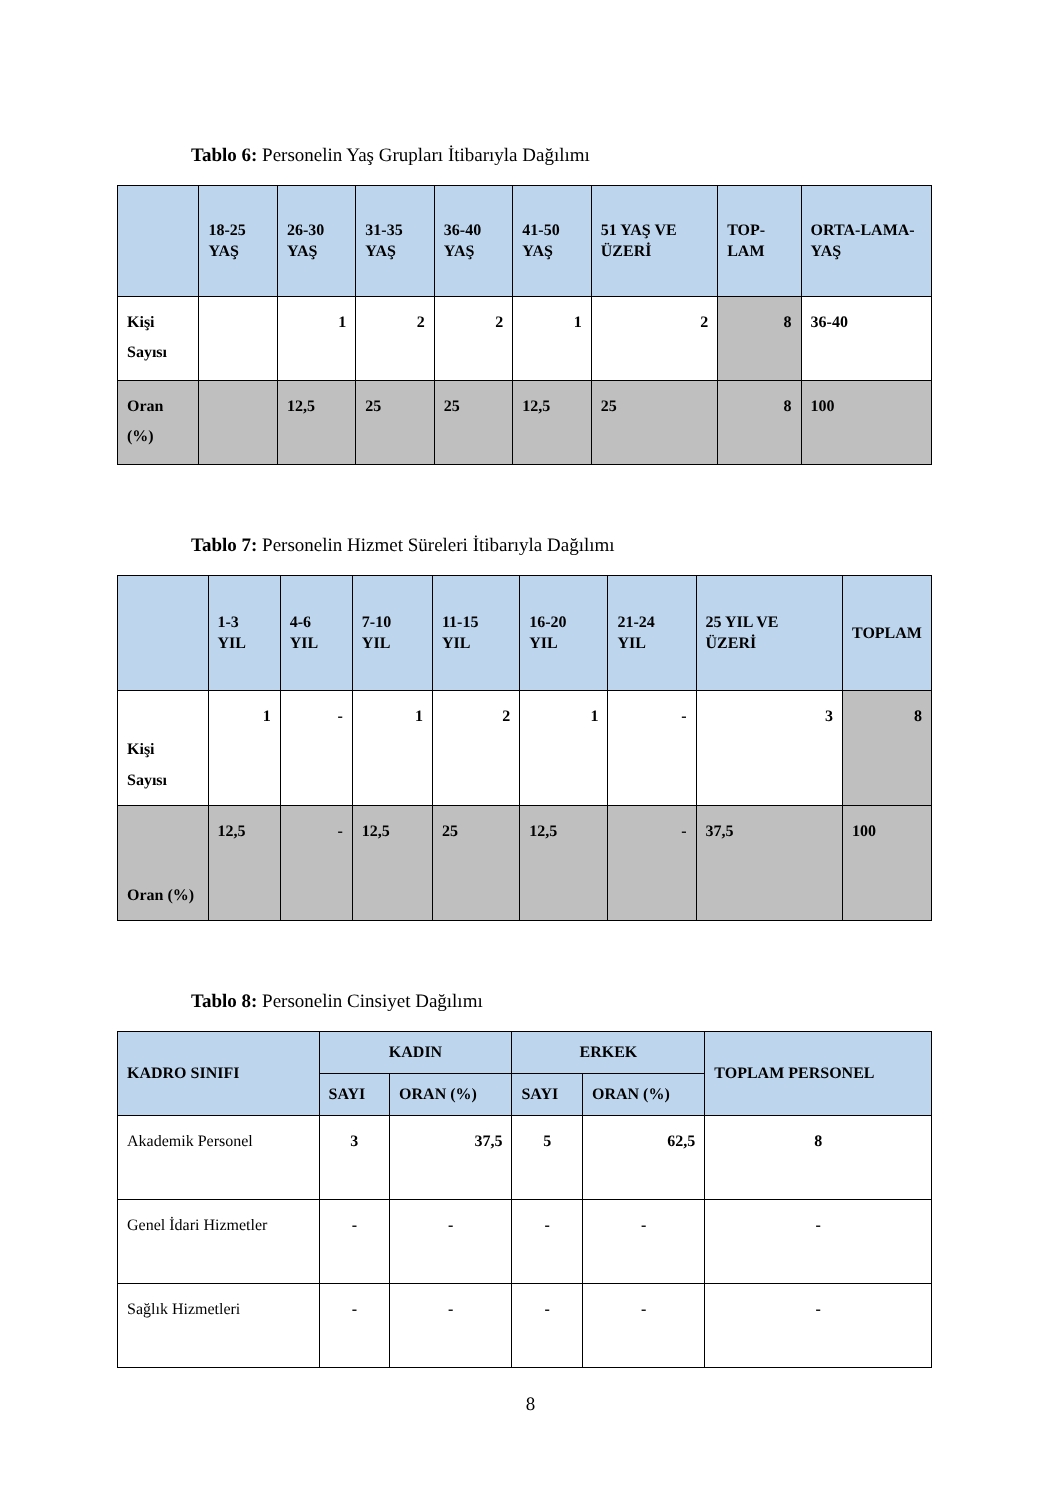Tablo 6: Personelin Yaş Grupları İtibarıyla Dağılımı
| | 18-25 YAŞ | 26-30 YAŞ | 31-35 YAŞ | 36-40 YAŞ | 41-50 YAŞ | 51 YAŞ VE ÜZERİ | TOP-LAM | ORTA-LAMA-YAŞ |
| --- | --- | --- | --- | --- | --- | --- | --- | --- |
| Kişi Sayısı | | 1 | 2 | 2 | 1 | 2 | 8 | 36-40 |
| Oran (%) | | 12,5 | 25 | 25 | 12,5 | 25 | 8 | 100 |
Tablo 7: Personelin Hizmet Süreleri İtibarıyla Dağılımı
| | 1-3 YIL | 4-6 YIL | 7-10 YIL | 11-15 YIL | 16-20 YIL | 21-24 YIL | 25 YIL VE ÜZERİ | TOPLAM |
| --- | --- | --- | --- | --- | --- | --- | --- | --- |
| Kişi Sayısı | 1 | - | 1 | 2 | 1 | - | 3 | 8 |
| Oran (%) | 12,5 | - | 12,5 | 25 | 12,5 | - | 37,5 | 100 |
Tablo 8: Personelin Cinsiyet Dağılımı
| KADRO SINIFI | KADIN | | ERKEK | | TOPLAM PERSONEL |
| --- | --- | --- | --- | --- | --- |
| | SAYI | ORAN (%) | SAYI | ORAN (%) | |
| Akademik Personel | 3 | 37,5 | 5 | 62,5 | 8 |
| Genel İdari Hizmetler | - | - | - | - | - |
| Sağlık Hizmetleri | - | - | - | - | - |
8